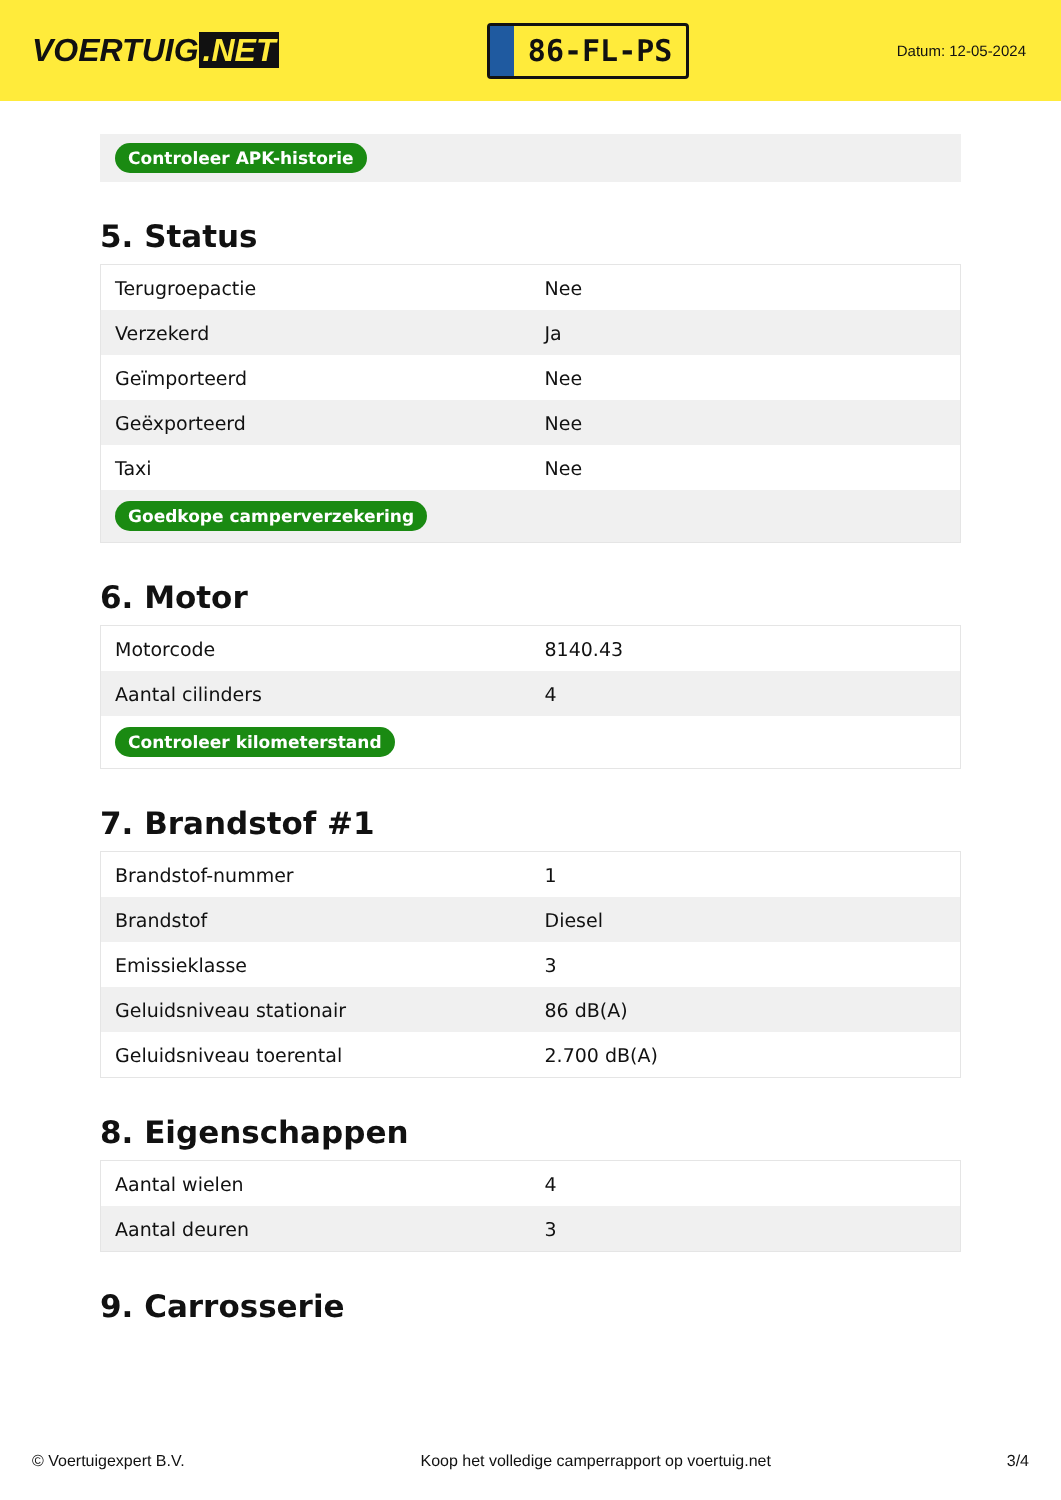VOERTUIG.NET
86-FL-PS
Datum: 12-05-2024
Controleer APK-historie
5. Status
| Terugroepactie | Nee |
| Verzekerd | Ja |
| Geïmporteerd | Nee |
| Geëxporteerd | Nee |
| Taxi | Nee |
| Goedkope camperverzekering | |
6. Motor
| Motorcode | 8140.43 |
| Aantal cilinders | 4 |
| Controleer kilometerstand | |
7. Brandstof #1
| Brandstof-nummer | 1 |
| Brandstof | Diesel |
| Emissieklasse | 3 |
| Geluidsniveau stationair | 86 dB(A) |
| Geluidsniveau toerental | 2.700 dB(A) |
8. Eigenschappen
| Aantal wielen | 4 |
| Aantal deuren | 3 |
9. Carrosserie
© Voertuigexpert B.V. Koop het volledige camperrapport op voertuig.net 3/4